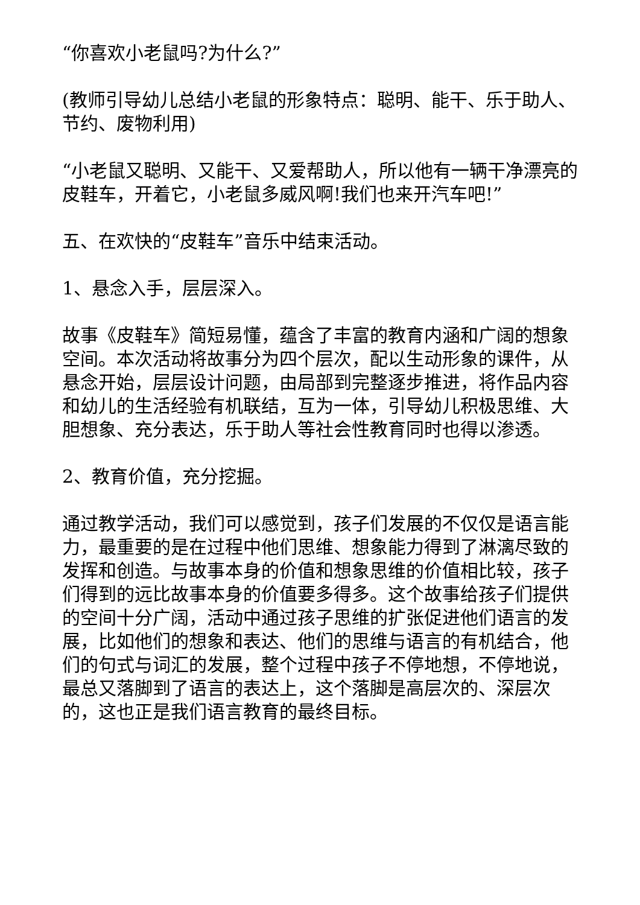“你喜欢小老鼠吗?为什么?”
(教师引导幼儿总结小老鼠的形象特点：聪明、能干、乐于助人、节约、废物利用)
“小老鼠又聪明、又能干、又爱帮助人，所以他有一辆干净漂亮的皮鞋车，开着它，小老鼠多威风啊!我们也来开汽车吧!”
五、在欢快的“皮鞋车”音乐中结束活动。
1、悬念入手，层层深入。
故事《皮鞋车》简短易懂，蕴含了丰富的教育内涵和广阔的想象空间。本次活动将故事分为四个层次，配以生动形象的课件，从悬念开始，层层设计问题，由局部到完整逐步推进，将作品内容和幼儿的生活经验有机联结，互为一体，引导幼儿积极思维、大胆想象、充分表达，乐于助人等社会性教育同时也得以渗透。
2、教育价值，充分挖掘。
通过教学活动，我们可以感觉到，孩子们发展的不仅仅是语言能力，最重要的是在过程中他们思维、想象能力得到了淋漓尽致的发挥和创造。与故事本身的价值和想象思维的价值相比较，孩子们得到的远比故事本身的价值要多得多。这个故事给孩子们提供的空间十分广阔，活动中通过孩子思维的扩张促进他们语言的发展，比如他们的想象和表达、他们的思维与语言的有机结合，他们的句式与词汇的发展，整个过程中孩子不停地想，不停地说，最总又落脚到了语言的表达上，这个落脚是高层次的、深层次的，这也正是我们语言教育的最终目标。